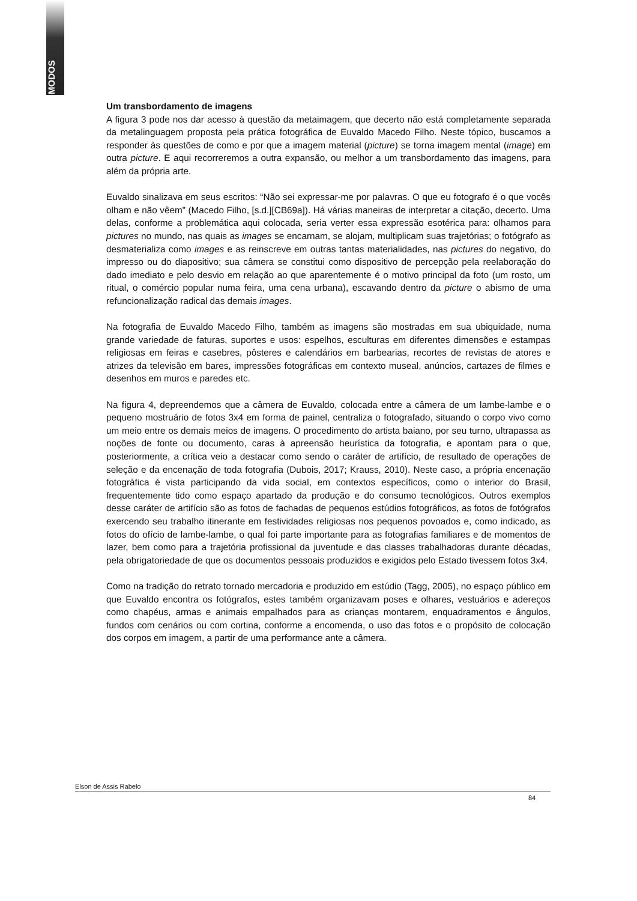MODOS
Um transbordamento de imagens
A figura 3 pode nos dar acesso à questão da metaimagem, que decerto não está completamente separada da metalinguagem proposta pela prática fotográfica de Euvaldo Macedo Filho. Neste tópico, buscamos a responder às questões de como e por que a imagem material (picture) se torna imagem mental (image) em outra picture. E aqui recorreremos a outra expansão, ou melhor a um transbordamento das imagens, para além da própria arte.
Euvaldo sinalizava em seus escritos: “Não sei expressar-me por palavras. O que eu fotografo é o que vocês olham e não vêem” (Macedo Filho, [s.d.][CB69a]). Há várias maneiras de interpretar a citação, decerto. Uma delas, conforme a problemática aqui colocada, seria verter essa expressão esotérica para: olhamos para pictures no mundo, nas quais as images se encarnam, se alojam, multiplicam suas trajetórias; o fotógrafo as desmaterializa como images e as reinscreve em outras tantas materialidades, nas pictures do negativo, do impresso ou do diapositivo; sua câmera se constitui como dispositivo de percepção pela reelaboração do dado imediato e pelo desvio em relação ao que aparentemente é o motivo principal da foto (um rosto, um ritual, o comércio popular numa feira, uma cena urbana), escavando dentro da picture o abismo de uma refuncionalização radical das demais images.
Na fotografia de Euvaldo Macedo Filho, também as imagens são mostradas em sua ubiquidade, numa grande variedade de faturas, suportes e usos: espelhos, esculturas em diferentes dimensões e estampas religiosas em feiras e casebres, pôsteres e calendários em barbearias, recortes de revistas de atores e atrizes da televisão em bares, impressões fotográficas em contexto museal, anúncios, cartazes de filmes e desenhos em muros e paredes etc.
Na figura 4, depreendemos que a câmera de Euvaldo, colocada entre a câmera de um lambe-lambe e o pequeno mostruário de fotos 3x4 em forma de painel, centraliza o fotografado, situando o corpo vivo como um meio entre os demais meios de imagens. O procedimento do artista baiano, por seu turno, ultrapassa as noções de fonte ou documento, caras à apreensão heurística da fotografia, e apontam para o que, posteriormente, a crítica veio a destacar como sendo o caráter de artifício, de resultado de operações de seleção e da encenação de toda fotografia (Dubois, 2017; Krauss, 2010). Neste caso, a própria encenação fotográfica é vista participando da vida social, em contextos específicos, como o interior do Brasil, frequentemente tido como espaço apartado da produção e do consumo tecnológicos. Outros exemplos desse caráter de artifício são as fotos de fachadas de pequenos estúdios fotográficos, as fotos de fotógrafos exercendo seu trabalho itinerante em festividades religiosas nos pequenos povoados e, como indicado, as fotos do ofício de lambe-lambe, o qual foi parte importante para as fotografias familiares e de momentos de lazer, bem como para a trajetória profissional da juventude e das classes trabalhadoras durante décadas, pela obrigatoriedade de que os documentos pessoais produzidos e exigidos pelo Estado tivessem fotos 3x4.
Como na tradição do retrato tornado mercadoria e produzido em estúdio (Tagg, 2005), no espaço público em que Euvaldo encontra os fotógrafos, estes também organizavam poses e olhares, vestuários e adereços como chapéus, armas e animais empalhados para as crianças montarem, enquadramentos e ângulos, fundos com cenários ou com cortina, conforme a encomenda, o uso das fotos e o propósito de colocação dos corpos em imagem, a partir de uma performance ante a câmera.
Elson de Assis Rabelo
84